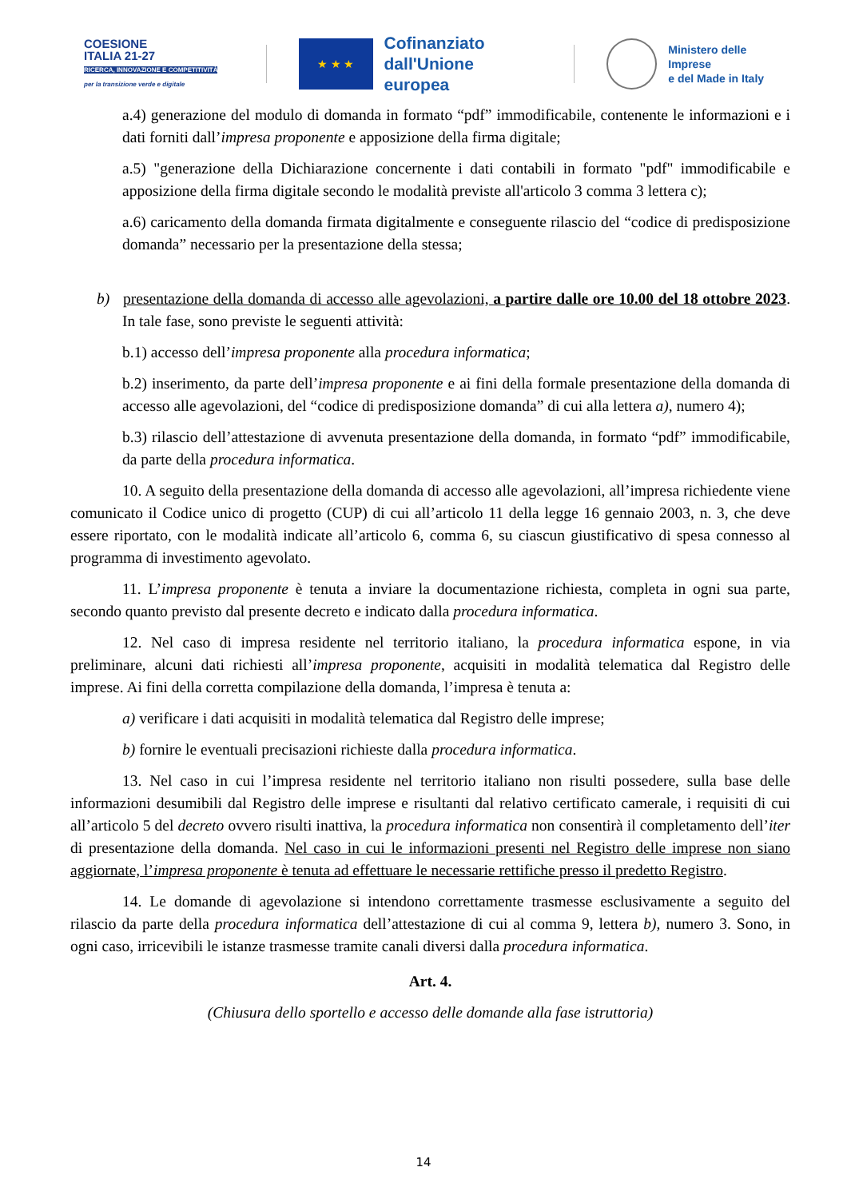COESIONE
ITALIA 21-27
RICERCA, INNOVAZIONE E COMPETITIVITÀ
per la transizione verde e digitale
★ ★ ★
Cofinanziato
dall'Unione europea
Ministero delle Imprese
e del Made in Italy
a.4) generazione del modulo di domanda in formato “pdf” immodificabile, contenente le informazioni e i dati forniti dall’impresa proponente e apposizione della firma digitale;
a.5) "generazione della Dichiarazione concernente i dati contabili in formato "pdf" immodificabile e apposizione della firma digitale secondo le modalità previste all'articolo 3 comma 3 lettera c);
a.6) caricamento della domanda firmata digitalmente e conseguente rilascio del “codice di predisposizione domanda” necessario per la presentazione della stessa;
b) presentazione della domanda di accesso alle agevolazioni, a partire dalle ore 10.00 del 18 ottobre 2023. In tale fase, sono previste le seguenti attività:
b.1) accesso dell’impresa proponente alla procedura informatica;
b.2) inserimento, da parte dell’impresa proponente e ai fini della formale presentazione della domanda di accesso alle agevolazioni, del “codice di predisposizione domanda” di cui alla lettera a), numero 4);
b.3) rilascio dell’attestazione di avvenuta presentazione della domanda, in formato “pdf” immodificabile, da parte della procedura informatica.
10. A seguito della presentazione della domanda di accesso alle agevolazioni, all’impresa richiedente viene comunicato il Codice unico di progetto (CUP) di cui all’articolo 11 della legge 16 gennaio 2003, n. 3, che deve essere riportato, con le modalità indicate all’articolo 6, comma 6, su ciascun giustificativo di spesa connesso al programma di investimento agevolato.
11. L’impresa proponente è tenuta a inviare la documentazione richiesta, completa in ogni sua parte, secondo quanto previsto dal presente decreto e indicato dalla procedura informatica.
12. Nel caso di impresa residente nel territorio italiano, la procedura informatica espone, in via preliminare, alcuni dati richiesti all’impresa proponente, acquisiti in modalità telematica dal Registro delle imprese. Ai fini della corretta compilazione della domanda, l’impresa è tenuta a:
a) verificare i dati acquisiti in modalità telematica dal Registro delle imprese;
b) fornire le eventuali precisazioni richieste dalla procedura informatica.
13. Nel caso in cui l’impresa residente nel territorio italiano non risulti possedere, sulla base delle informazioni desumibili dal Registro delle imprese e risultanti dal relativo certificato camerale, i requisiti di cui all’articolo 5 del decreto ovvero risulti inattiva, la procedura informatica non consentirà il completamento dell’iter di presentazione della domanda. Nel caso in cui le informazioni presenti nel Registro delle imprese non siano aggiornate, l’impresa proponente è tenuta ad effettuare le necessarie rettifiche presso il predetto Registro.
14. Le domande di agevolazione si intendono correttamente trasmesse esclusivamente a seguito del rilascio da parte della procedura informatica dell’attestazione di cui al comma 9, lettera b), numero 3. Sono, in ogni caso, irricevibili le istanze trasmesse tramite canali diversi dalla procedura informatica.
Art. 4.
(Chiusura dello sportello e accesso delle domande alla fase istruttoria)
14